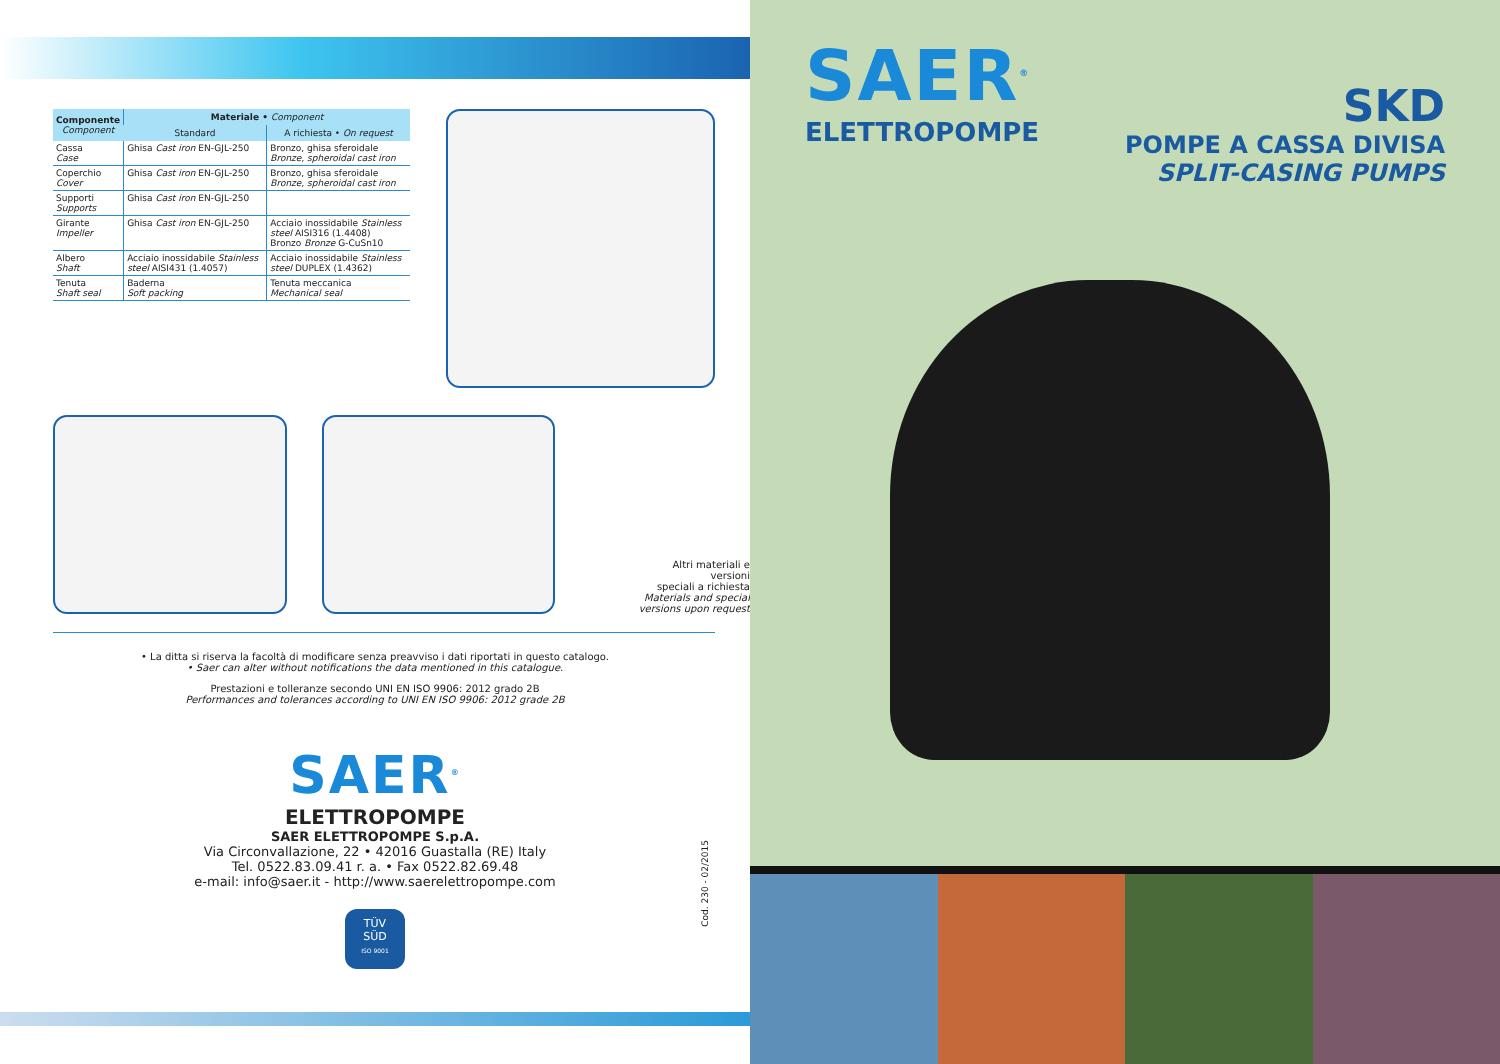| Componente Component | Materiale • Component | |
| --- | --- | --- |
| | Standard | A richiesta • On request |
| Cassa Case | Ghisa Cast iron EN-GJL-250 | Bronzo, ghisa sferoidale Bronze, spheroidal cast iron |
| Coperchio Cover | Ghisa Cast iron EN-GJL-250 | Bronzo, ghisa sferoidale Bronze, spheroidal cast iron |
| Supporti Supports | Ghisa Cast iron EN-GJL-250 | |
| Girante Impeller | Ghisa Cast iron EN-GJL-250 | Acciaio inossidabile Stainless steel AISI316 (1.4408) Bronzo Bronze G-CuSn10 |
| Albero Shaft | Acciaio inossidabile Stainless steel AISI431 (1.4057) | Acciaio inossidabile Stainless steel DUPLEX (1.4362) |
| Tenuta Shaft seal | Baderna Soft packing | Tenuta meccanica Mechanical seal |
Altri materiali e versioni
speciali a richiesta
Materials and special
versions upon request
• La ditta si riserva la facoltà di modificare senza preavviso i dati riportati in questo catalogo.
• Saer can alter without notifications the data mentioned in this catalogue.
Prestazioni e tolleranze secondo UNI EN ISO 9906: 2012 grado 2B
Performances and tolerances according to UNI EN ISO 9906: 2012 grade 2B
SAER<sup>®</sup>
ELETTROPOMPE
SAER ELETTROPOMPE S.p.A.
Via Circonvallazione, 22 • 42016 Guastalla (RE) Italy
Tel. 0522.83.09.41 r. a. • Fax 0522.82.69.48
e-mail: info@saer.it - http://www.saerelettropompe.com
TÜV
SÜD
ISO 9001
Cod. 230 - 02/2015
SAER<sup>®</sup>
ELETTROPOMPE
SKD
POMPE A CASSA DIVISA
SPLIT-CASING PUMPS